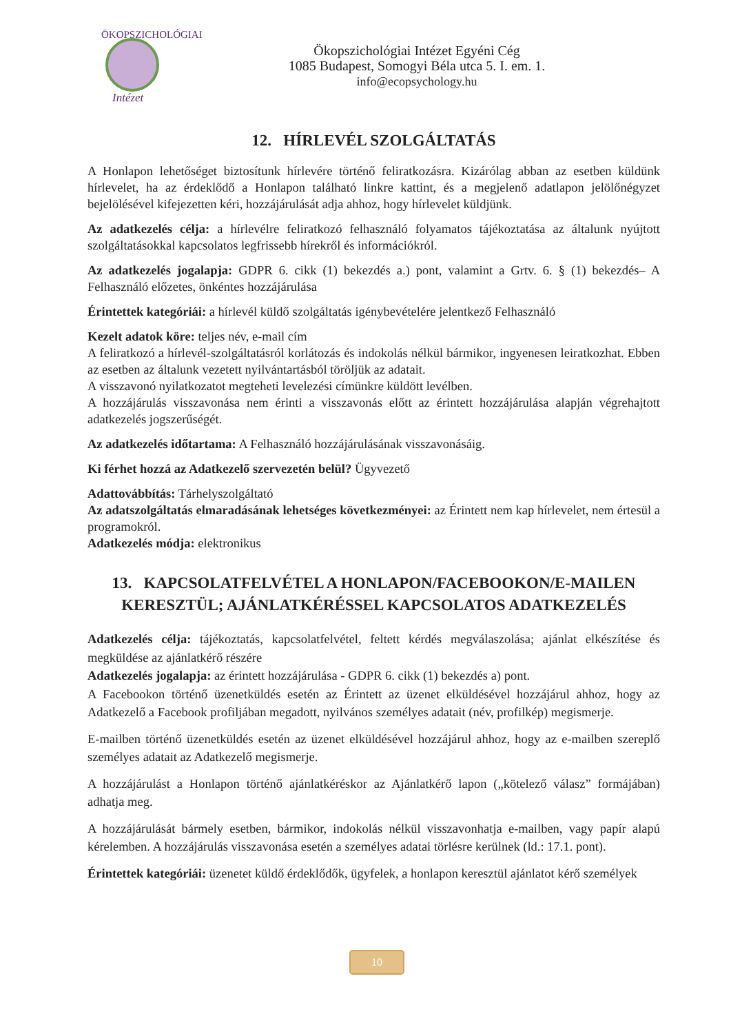ÖKOPSZICHOLÓGIAI
Intézet
Ökopszichológiai Intézet Egyéni Cég
1085 Budapest, Somogyi Béla utca 5. I. em. 1.
info@ecopsychology.hu
12. HÍRLEVÉL SZOLGÁLTATÁS
A Honlapon lehetőséget biztosítunk hírlevére történő feliratkozásra. Kizárólag abban az esetben küldünk hírlevelet, ha az érdeklődő a Honlapon található linkre kattint, és a megjelenő adatlapon jelölőnégyzet bejelölésével kifejezetten kéri, hozzájárulását adja ahhoz, hogy hírlevelet küldjünk.
Az adatkezelés célja: a hírlevélre feliratkozó felhasználó folyamatos tájékoztatása az általunk nyújtott szolgáltatásokkal kapcsolatos legfrissebb hírekről és információkról.
Az adatkezelés jogalapja: GDPR 6. cikk (1) bekezdés a.) pont, valamint a Grtv. 6. § (1) bekezdés– A Felhasználó előzetes, önkéntes hozzájárulása
Érintettek kategóriái: a hírlevél küldő szolgáltatás igénybevételére jelentkező Felhasználó
Kezelt adatok köre: teljes név, e-mail cím
A feliratkozó a hírlevél-szolgáltatásról korlátozás és indokolás nélkül bármikor, ingyenesen leiratkozhat. Ebben az esetben az általunk vezetett nyilvántartásból töröljük az adatait.
A visszavonó nyilatkozatot megteheti levelezési címünkre küldött levélben.
A hozzájárulás visszavonása nem érinti a visszavonás előtt az érintett hozzájárulása alapján végrehajtott adatkezelés jogszerűségét.
Az adatkezelés időtartama: A Felhasználó hozzájárulásának visszavonásáig.
Ki férhet hozzá az Adatkezelő szervezetén belül? Ügyvezető
Adattovábbítás: Tárhelyszolgáltató
Az adatszolgáltatás elmaradásának lehetséges következményei: az Érintett nem kap hírlevelet, nem értesül a programokról.
Adatkezelés módja: elektronikus
13. KAPCSOLATFELVÉTEL A HONLAPON/FACEBOOKON/E-MAILEN KERESZTÜL; AJÁNLATKÉRÉSSEL KAPCSOLATOS ADATKEZELÉS
Adatkezelés célja: tájékoztatás, kapcsolatfelvétel, feltett kérdés megválaszolása; ajánlat elkészítése és megküldése az ajánlatkérő részére
Adatkezelés jogalapja: az érintett hozzájárulása - GDPR 6. cikk (1) bekezdés a) pont.
A Facebookon történő üzenetküldés esetén az Érintett az üzenet elküldésével hozzájárul ahhoz, hogy az Adatkezelő a Facebook profiljában megadott, nyilvános személyes adatait (név, profilkép) megismerje.
E-mailben történő üzenetküldés esetén az üzenet elküldésével hozzájárul ahhoz, hogy az e-mailben szereplő személyes adatait az Adatkezelő megismerje.
A hozzájárulást a Honlapon történő ajánlatkéréskor az Ajánlatkérő lapon („kötelező válasz” formájában) adhatja meg.
A hozzájárulását bármely esetben, bármikor, indokolás nélkül visszavonhatja e-mailben, vagy papír alapú kérelemben. A hozzájárulás visszavonása esetén a személyes adatai törlésre kerülnek (ld.: 17.1. pont).
Érintettek kategóriái: üzenetet küldő érdeklődők, ügyfelek, a honlapon keresztül ajánlatot kérő személyek
10